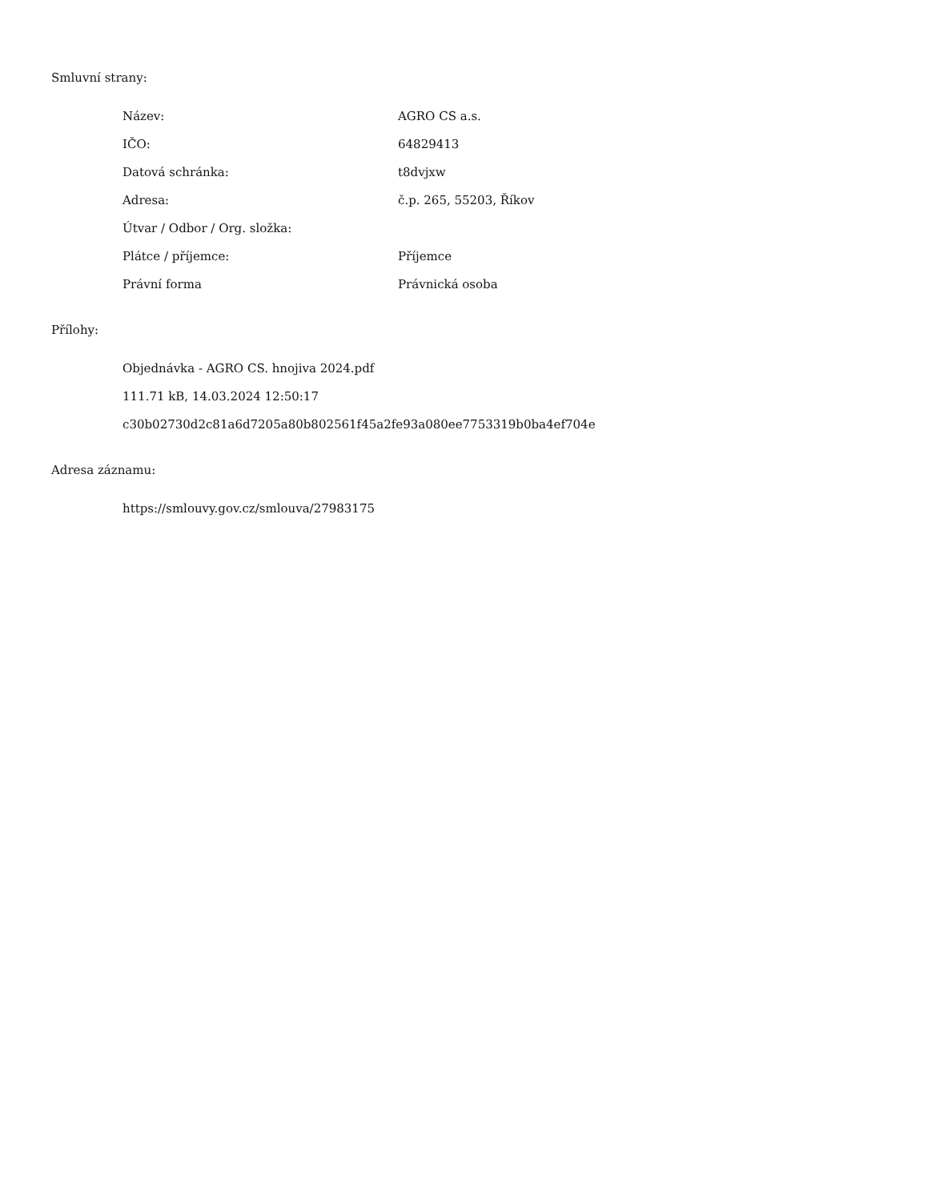Smluvní strany:
| Název: | AGRO CS a.s. |
| IČO: | 64829413 |
| Datová schránka: | t8dvjxw |
| Adresa: | č.p. 265, 55203, Říkov |
| Útvar / Odbor / Org. složka: | |
| Plátce / příjemce: | Příjemce |
| Právní forma | Právnická osoba |
Přílohy:
Objednávka - AGRO CS. hnojiva 2024.pdf
111.71 kB, 14.03.2024 12:50:17
c30b02730d2c81a6d7205a80b802561f45a2fe93a080ee7753319b0ba4ef704e
Adresa záznamu:
https://smlouvy.gov.cz/smlouva/27983175